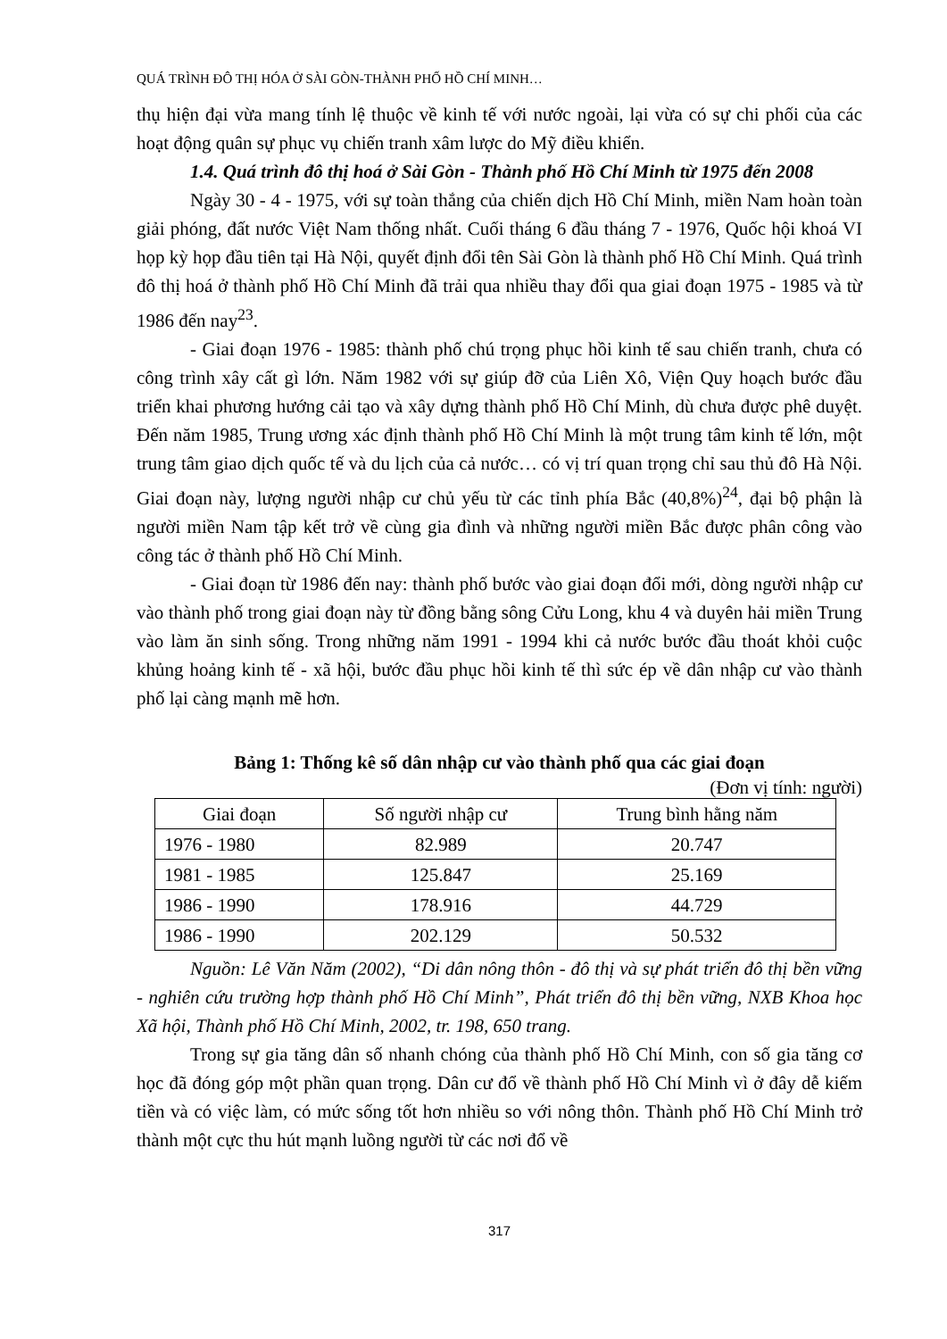QUÁ TRÌNH ĐÔ THỊ HÓA Ở SÀI GÒN-THÀNH PHỐ HỒ CHÍ MINH…
thụ hiện đại vừa mang tính lệ thuộc về kinh tế với nước ngoài, lại vừa có sự chi phối của các hoạt động quân sự phục vụ chiến tranh xâm lược do Mỹ điều khiển.
1.4. Quá trình đô thị hoá ở Sài Gòn - Thành phố Hồ Chí Minh từ 1975 đến 2008
Ngày 30 - 4 - 1975, với sự toàn thắng của chiến dịch Hồ Chí Minh, miền Nam hoàn toàn giải phóng, đất nước Việt Nam thống nhất. Cuối tháng 6 đầu tháng 7 - 1976, Quốc hội khoá VI họp kỳ họp đầu tiên tại Hà Nội, quyết định đổi tên Sài Gòn là thành phố Hồ Chí Minh. Quá trình đô thị hoá ở thành phố Hồ Chí Minh đã trải qua nhiều thay đổi qua giai đoạn 1975 - 1985 và từ 1986 đến nay<sup>23</sup>.
- Giai đoạn 1976 - 1985: thành phố chú trọng phục hồi kinh tế sau chiến tranh, chưa có công trình xây cất gì lớn. Năm 1982 với sự giúp đỡ của Liên Xô, Viện Quy hoạch bước đầu triển khai phương hướng cải tạo và xây dựng thành phố Hồ Chí Minh, dù chưa được phê duyệt. Đến năm 1985, Trung ương xác định thành phố Hồ Chí Minh là một trung tâm kinh tế lớn, một trung tâm giao dịch quốc tế và du lịch của cả nước… có vị trí quan trọng chỉ sau thủ đô Hà Nội. Giai đoạn này, lượng người nhập cư chủ yếu từ các tỉnh phía Bắc (40,8%)<sup>24</sup>, đại bộ phận là người miền Nam tập kết trở về cùng gia đình và những người miền Bắc được phân công vào công tác ở thành phố Hồ Chí Minh.
- Giai đoạn từ 1986 đến nay: thành phố bước vào giai đoạn đổi mới, dòng người nhập cư vào thành phố trong giai đoạn này từ đồng bằng sông Cửu Long, khu 4 và duyên hải miền Trung vào làm ăn sinh sống. Trong những năm 1991 - 1994 khi cả nước bước đầu thoát khỏi cuộc khủng hoảng kinh tế - xã hội, bước đầu phục hồi kinh tế thì sức ép về dân nhập cư vào thành phố lại càng mạnh mẽ hơn.
Bảng 1: Thống kê số dân nhập cư vào thành phố qua các giai đoạn
(Đơn vị tính: người)
| Giai đoạn | Số người nhập cư | Trung bình hằng năm |
| --- | --- | --- |
| 1976 - 1980 | 82.989 | 20.747 |
| 1981 - 1985 | 125.847 | 25.169 |
| 1986 - 1990 | 178.916 | 44.729 |
| 1986 - 1990 | 202.129 | 50.532 |
Nguồn: Lê Văn Năm (2002), “Di dân nông thôn - đô thị và sự phát triển đô thị bền vững - nghiên cứu trường hợp thành phố Hồ Chí Minh”, Phát triển đô thị bền vững, NXB Khoa học Xã hội, Thành phố Hồ Chí Minh, 2002, tr. 198, 650 trang.
Trong sự gia tăng dân số nhanh chóng của thành phố Hồ Chí Minh, con số gia tăng cơ học đã đóng góp một phần quan trọng. Dân cư đổ về thành phố Hồ Chí Minh vì ở đây dễ kiếm tiền và có việc làm, có mức sống tốt hơn nhiều so với nông thôn. Thành phố Hồ Chí Minh trở thành một cực thu hút mạnh luồng người từ các nơi đổ về
317